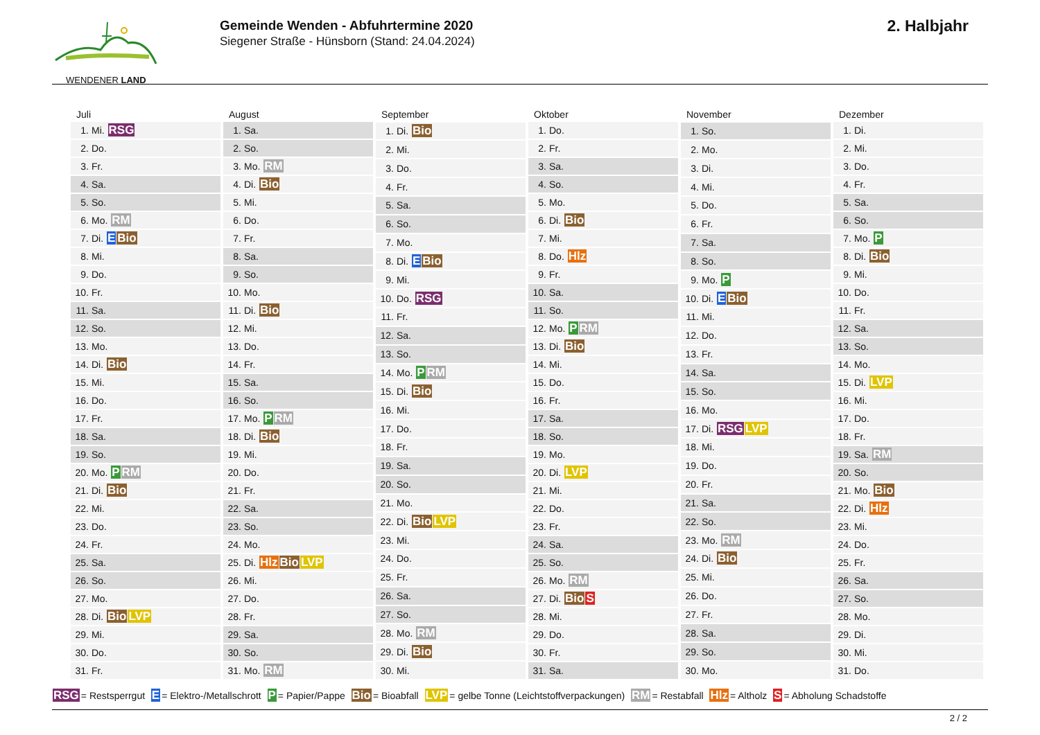WENDENER LAND
Gemeinde Wenden - Abfuhrtermine 2020
Siegener Straße - Hünsborn (Stand: 24.04.2024)
2. Halbjahr
| Juli | |
| --- | --- |
| 1. | Mi. RSG |
| 2. | Do. |
| 3. | Fr. |
| 4. | Sa. |
| 5. | So. |
| 6. | Mo. RM |
| 7. | Di. E Bio |
| 8. | Mi. |
| 9. | Do. |
| 10. | Fr. |
| 11. | Sa. |
| 12. | So. |
| 13. | Mo. |
| 14. | Di. Bio |
| 15. | Mi. |
| 16. | Do. |
| 17. | Fr. |
| 18. | Sa. |
| 19. | So. |
| 20. | Mo. P RM |
| 21. | Di. Bio |
| 22. | Mi. |
| 23. | Do. |
| 24. | Fr. |
| 25. | Sa. |
| 26. | So. |
| 27. | Mo. |
| 28. | Di. Bio LVP |
| 29. | Mi. |
| 30. | Do. |
| 31. | Fr. |
| August | |
| --- | --- |
| 1. | Sa. |
| 2. | So. |
| 3. | Mo. RM |
| 4. | Di. Bio |
| 5. | Mi. |
| 6. | Do. |
| 7. | Fr. |
| 8. | Sa. |
| 9. | So. |
| 10. | Mo. |
| 11. | Di. Bio |
| 12. | Mi. |
| 13. | Do. |
| 14. | Fr. |
| 15. | Sa. |
| 16. | So. |
| 17. | Mo. P RM |
| 18. | Di. Bio |
| 19. | Mi. |
| 20. | Do. |
| 21. | Fr. |
| 22. | Sa. |
| 23. | So. |
| 24. | Mo. |
| 25. | Di. Hlz Bio LVP |
| 26. | Mi. |
| 27. | Do. |
| 28. | Fr. |
| 29. | Sa. |
| 30. | So. |
| 31. | Mo. RM |
| September | |
| --- | --- |
| 1. | Di. Bio |
| 2. | Mi. |
| 3. | Do. |
| 4. | Fr. |
| 5. | Sa. |
| 6. | So. |
| 7. | Mo. |
| 8. | Di. E Bio |
| 9. | Mi. |
| 10. | Do. RSG |
| 11. | Fr. |
| 12. | Sa. |
| 13. | So. |
| 14. | Mo. P RM |
| 15. | Di. Bio |
| 16. | Mi. |
| 17. | Do. |
| 18. | Fr. |
| 19. | Sa. |
| 20. | So. |
| 21. | Mo. |
| 22. | Di. Bio LVP |
| 23. | Mi. |
| 24. | Do. |
| 25. | Fr. |
| 26. | Sa. |
| 27. | So. |
| 28. | Mo. RM |
| 29. | Di. Bio |
| 30. | Mi. |
| Oktober | |
| --- | --- |
| 1. | Do. |
| 2. | Fr. |
| 3. | Sa. |
| 4. | So. |
| 5. | Mo. |
| 6. | Di. Bio |
| 7. | Mi. |
| 8. | Do. Hlz |
| 9. | Fr. |
| 10. | Sa. |
| 11. | So. |
| 12. | Mo. P RM |
| 13. | Di. Bio |
| 14. | Mi. |
| 15. | Do. |
| 16. | Fr. |
| 17. | Sa. |
| 18. | So. |
| 19. | Mo. |
| 20. | Di. LVP |
| 21. | Mi. |
| 22. | Do. |
| 23. | Fr. |
| 24. | Sa. |
| 25. | So. |
| 26. | Mo. RM |
| 27. | Di. Bio S |
| 28. | Mi. |
| 29. | Do. |
| 30. | Fr. |
| 31. | Sa. |
| November | |
| --- | --- |
| 1. | So. |
| 2. | Mo. |
| 3. | Di. |
| 4. | Mi. |
| 5. | Do. |
| 6. | Fr. |
| 7. | Sa. |
| 8. | So. |
| 9. | Mo. P |
| 10. | Di. E Bio |
| 11. | Mi. |
| 12. | Do. |
| 13. | Fr. |
| 14. | Sa. |
| 15. | So. |
| 16. | Mo. |
| 17. | Di. RSG LVP |
| 18. | Mi. |
| 19. | Do. |
| 20. | Fr. |
| 21. | Sa. |
| 22. | So. |
| 23. | Mo. RM |
| 24. | Di. Bio |
| 25. | Mi. |
| 26. | Do. |
| 27. | Fr. |
| 28. | Sa. |
| 29. | So. |
| 30. | Mo. |
| Dezember | |
| --- | --- |
| 1. | Di. |
| 2. | Mi. |
| 3. | Do. |
| 4. | Fr. |
| 5. | Sa. |
| 6. | So. |
| 7. | Mo. P |
| 8. | Di. Bio |
| 9. | Mi. |
| 10. | Do. |
| 11. | Fr. |
| 12. | Sa. |
| 13. | So. |
| 14. | Mo. |
| 15. | Di. LVP |
| 16. | Mi. |
| 17. | Do. |
| 18. | Fr. |
| 19. | Sa. RM |
| 20. | So. |
| 21. | Mo. Bio |
| 22. | Di. Hlz |
| 23. | Mi. |
| 24. | Do. |
| 25. | Fr. |
| 26. | Sa. |
| 27. | So. |
| 28. | Mo. |
| 29. | Di. |
| 30. | Mi. |
| 31. | Do. |
RSG = Restsperrgut E = Elektro-/Metallschrott P = Papier/Pappe Bio = Bioabfall LVP = gelbe Tonne (Leichtstoffverpackungen) RM = Restabfall Hlz = Altholz S = Abholung Schadstoffe
2 / 2